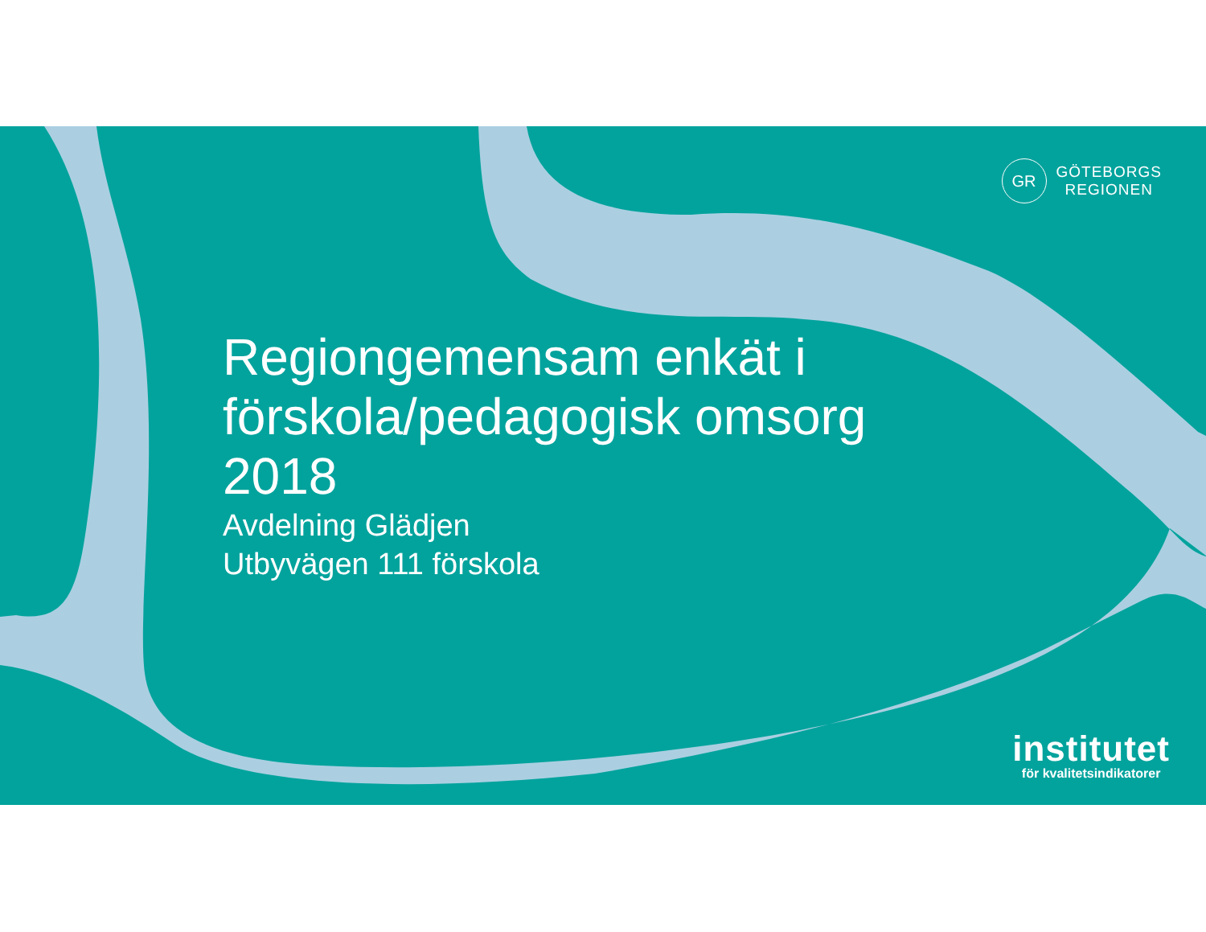GR
GÖTEBORGS
REGIONEN
Regiongemensam enkät i
förskola/pedagogisk omsorg
2018
Avdelning Glädjen
Utbyvägen 111 förskola
institutet
för kvalitetsindikatorer